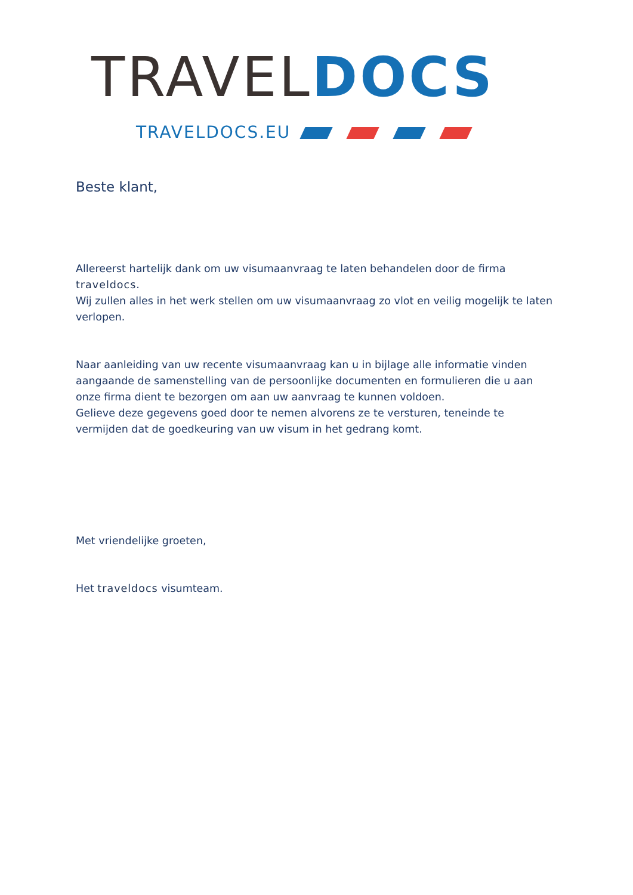TRAVEL DOCS
TRAVELDOCS.EU
Beste klant,
Allereerst hartelijk dank om uw visumaanvraag te laten behandelen door de firma traveldocs.
Wij zullen alles in het werk stellen om uw visumaanvraag zo vlot en veilig mogelijk te laten verlopen.
Naar aanleiding van uw recente visumaanvraag kan u in bijlage alle informatie vinden aangaande de samenstelling van de persoonlijke documenten en formulieren die u aan onze firma dient te bezorgen om aan uw aanvraag te kunnen voldoen.
Gelieve deze gegevens goed door te nemen alvorens ze te versturen, teneinde te vermijden dat de goedkeuring van uw visum in het gedrang komt.
Met vriendelijke groeten,
Het traveldocs visumteam.